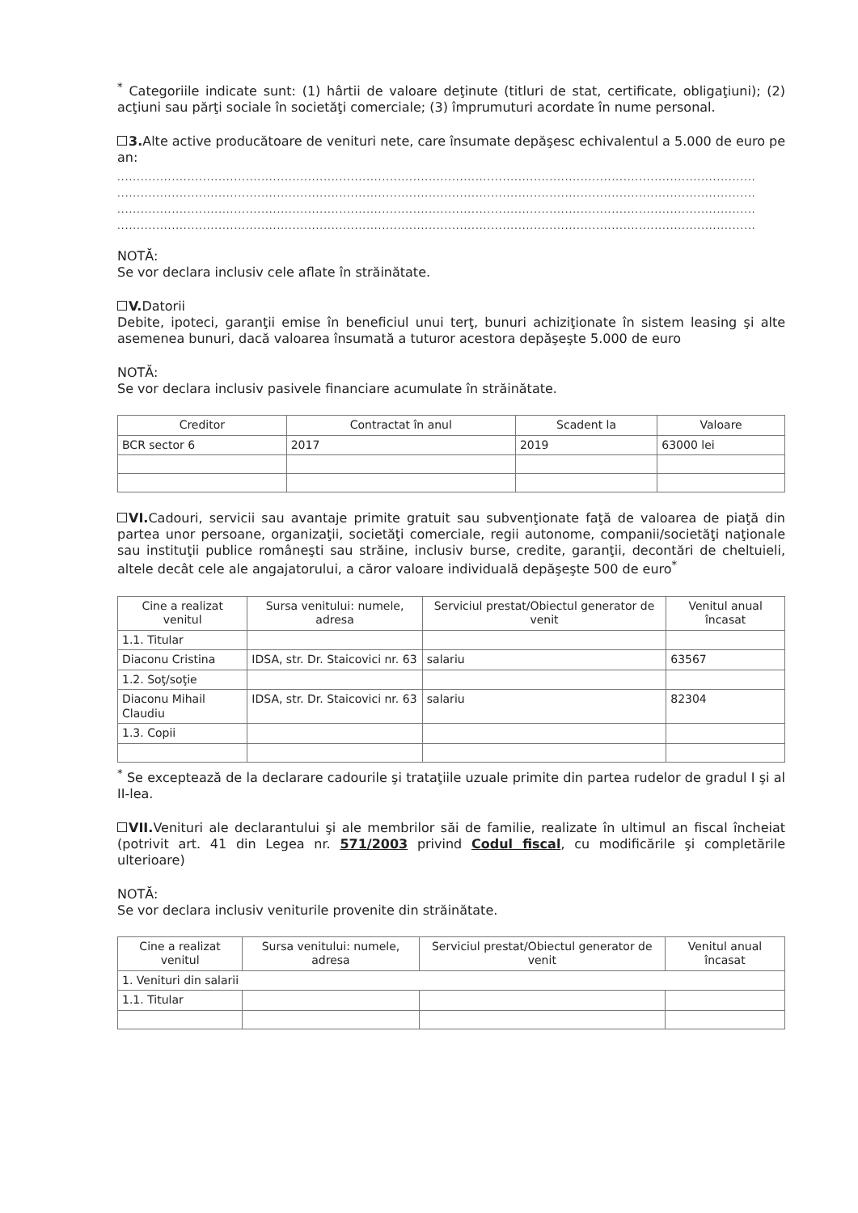<sup>*</sup> Categoriile indicate sunt: (1) hârtii de valoare deţinute (titluri de stat, certificate, obligaţiuni); (2) acţiuni sau părţi sociale în societăţi comerciale; (3) împrumuturi acordate în nume personal.
3. Alte active producătoare de venituri nete, care însumate depăşesc echivalentul a 5.000 de euro pe an:
....................................................................................................................................................................
....................................................................................................................................................................
....................................................................................................................................................................
....................................................................................................................................................................
NOTĂ:
Se vor declara inclusiv cele aflate în străinătate.
V. Datorii
Debite, ipoteci, garanţii emise în beneficiul unui terţ, bunuri achiziţionate în sistem leasing şi alte asemenea bunuri, dacă valoarea însumată a tuturor acestora depăşeşte 5.000 de euro
NOTĂ:
Se vor declara inclusiv pasivele financiare acumulate în străinătate.
| Creditor | Contractat în anul | Scadent la | Valoare |
| --- | --- | --- | --- |
| BCR sector 6 | 2017 | 2019 | 63000 lei |
VI. Cadouri, servicii sau avantaje primite gratuit sau subvenţionate faţă de valoarea de piaţă din partea unor persoane, organizaţii, societăţi comerciale, regii autonome, companii/societăţi naţionale sau instituţii publice româneşti sau străine, inclusiv burse, credite, garanţii, decontări de cheltuieli, altele decât cele ale angajatorului, a căror valoare individuală depăşeşte 500 de euro<sup>*</sup>
| Cine a realizat venitul | Sursa venitului: numele, adresa | Serviciul prestat/Obiectul generator de venit | Venitul anual încasat |
| --- | --- | --- | --- |
| 1.1. Titular | | | |
| Diaconu Cristina | IDSA, str. Dr. Staicovici nr. 63 | salariu | 63567 |
| 1.2. Soţ/soţie | | | |
| Diaconu Mihail Claudiu | IDSA, str. Dr. Staicovici nr. 63 | salariu | 82304 |
| 1.3. Copii | | | |
<sup>*</sup> Se exceptează de la declarare cadourile şi trataţiile uzuale primite din partea rudelor de gradul I şi al II-lea.
VII. Venituri ale declarantului şi ale membrilor săi de familie, realizate în ultimul an fiscal încheiat (potrivit art. 41 din Legea nr. 571/2003 privind Codul fiscal, cu modificările şi completările ulterioare)
NOTĂ:
Se vor declara inclusiv veniturile provenite din străinătate.
| Cine a realizat venitul | Sursa venitului: numele, adresa | Serviciul prestat/Obiectul generator de venit | Venitul anual încasat |
| --- | --- | --- | --- |
| 1. Venituri din salarii | | | |
| 1.1. Titular | | | |